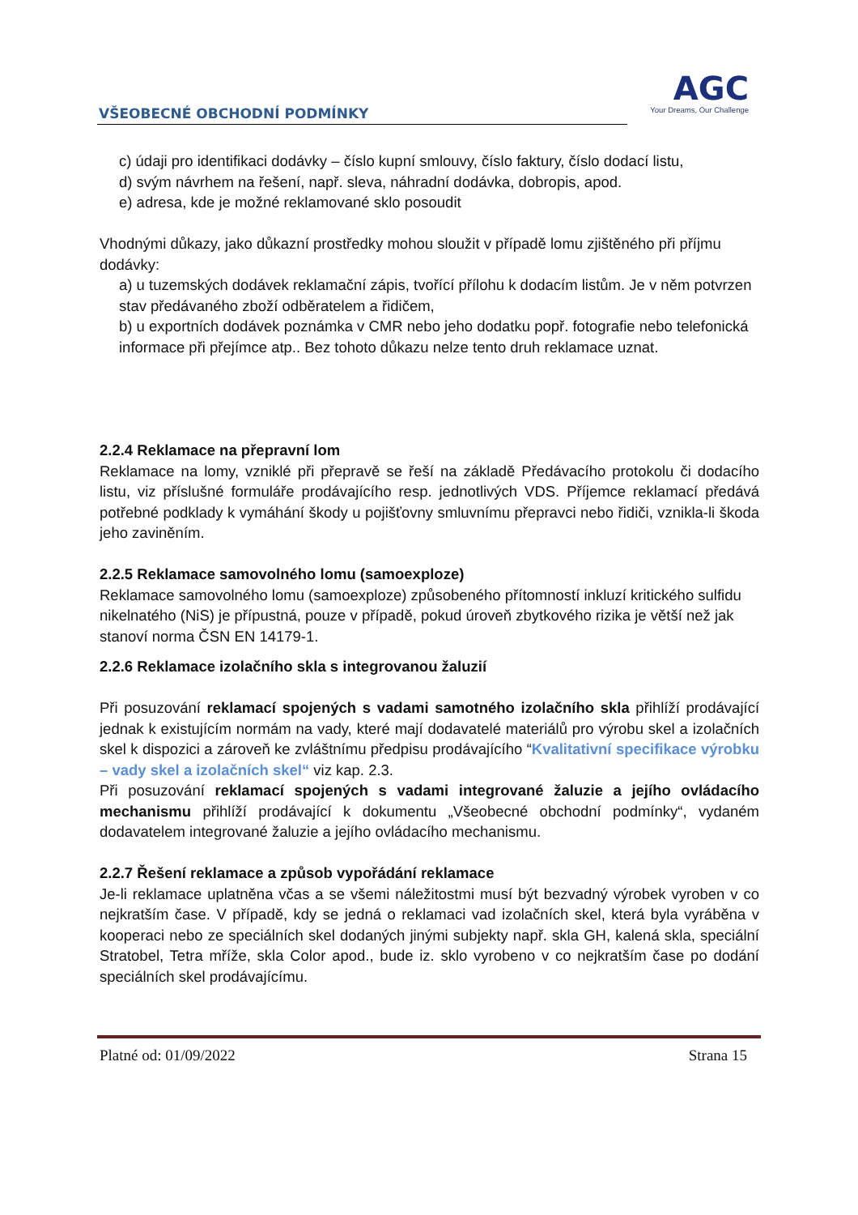VŠEOBECNÉ OBCHODNÍ PODMÍNKY
AGC
Your Dreams, Our Challenge
c) údaji pro identifikaci dodávky – číslo kupní smlouvy, číslo faktury, číslo dodací listu,
d) svým návrhem na řešení, např. sleva, náhradní dodávka, dobropis, apod.
e) adresa, kde je možné reklamované sklo posoudit
Vhodnými důkazy, jako důkazní prostředky mohou sloužit v případě lomu zjištěného při příjmu dodávky:
a) u tuzemských dodávek reklamační zápis, tvořící přílohu k dodacím listům. Je v něm potvrzen stav předávaného zboží odběratelem a řidičem,
b) u exportních dodávek poznámka v CMR nebo jeho dodatku popř. fotografie nebo telefonická informace při přejímce atp.. Bez tohoto důkazu nelze tento druh reklamace uznat.
2.2.4 Reklamace na přepravní lom
Reklamace na lomy, vzniklé při přepravě se řeší na základě Předávacího protokolu či dodacího listu, viz příslušné formuláře prodávajícího resp. jednotlivých VDS. Příjemce reklamací předává potřebné podklady k vymáhání škody u pojišťovny smluvnímu přepravci nebo řidiči, vznikla-li škoda jeho zaviněním.
2.2.5 Reklamace samovolného lomu (samoexploze)
Reklamace samovolného lomu (samoexploze) způsobeného přítomností inkluzí kritického sulfidu nikelnatého (NiS) je přípustná, pouze v případě, pokud úroveň zbytkového rizika je větší než jak stanoví norma ČSN EN 14179-1.
2.2.6 Reklamace izolačního skla s integrovanou žaluzií
Při posuzování reklamací spojených s vadami samotného izolačního skla přihlíží prodávající jednak k existujícím normám na vady, které mají dodavatelé materiálů pro výrobu skel a izolačních skel k dispozici a zároveň ke zvláštnímu předpisu prodávajícího “Kvalitativní specifikace výrobku – vady skel a izolačních skel“ viz kap. 2.3.
Při posuzování reklamací spojených s vadami integrované žaluzie a jejího ovládacího mechanismu přihlíží prodávající k dokumentu „Všeobecné obchodní podmínky“, vydaném dodavatelem integrované žaluzie a jejího ovládacího mechanismu.
2.2.7 Řešení reklamace a způsob vypořádání reklamace
Je-li reklamace uplatněna včas a se všemi náležitostmi musí být bezvadný výrobek vyroben v co nejkratším čase. V případě, kdy se jedná o reklamaci vad izolačních skel, která byla vyráběna v kooperaci nebo ze speciálních skel dodaných jinými subjekty např. skla GH, kalená skla, speciální Stratobel, Tetra mříže, skla Color apod., bude iz. sklo vyrobeno v co nejkratším čase po dodání speciálních skel prodávajícímu.
Platné od: 01/09/2022 Strana 15